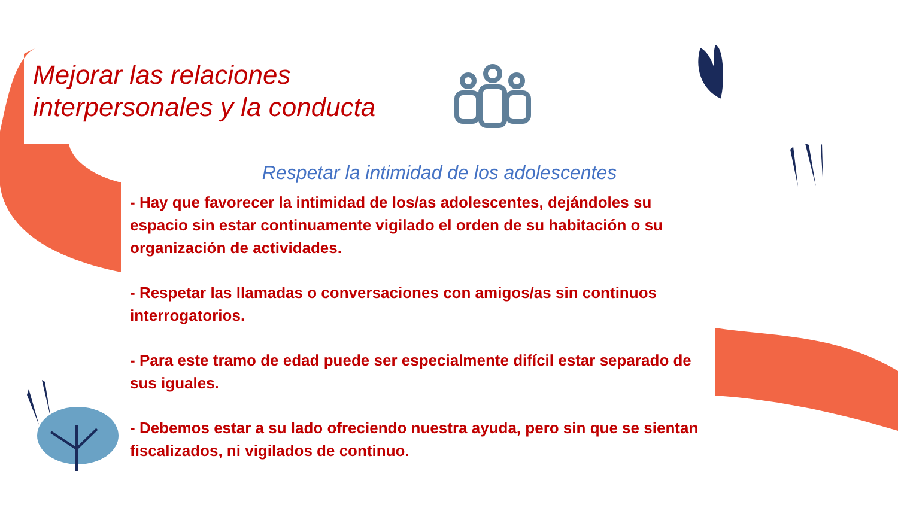Mejorar las relaciones interpersonales y la conducta
Respetar la intimidad de los adolescentes
- Hay que favorecer la intimidad de los/as adolescentes, dejándoles su espacio sin estar continuamente vigilado el orden de su habitación o su organización de actividades.
- Respetar las llamadas o conversaciones con amigos/as sin continuos interrogatorios.
- Para este tramo de edad puede ser especialmente difícil estar separado de sus iguales.
- Debemos estar a su lado ofreciendo nuestra ayuda, pero sin que se sientan fiscalizados, ni vigilados de continuo.